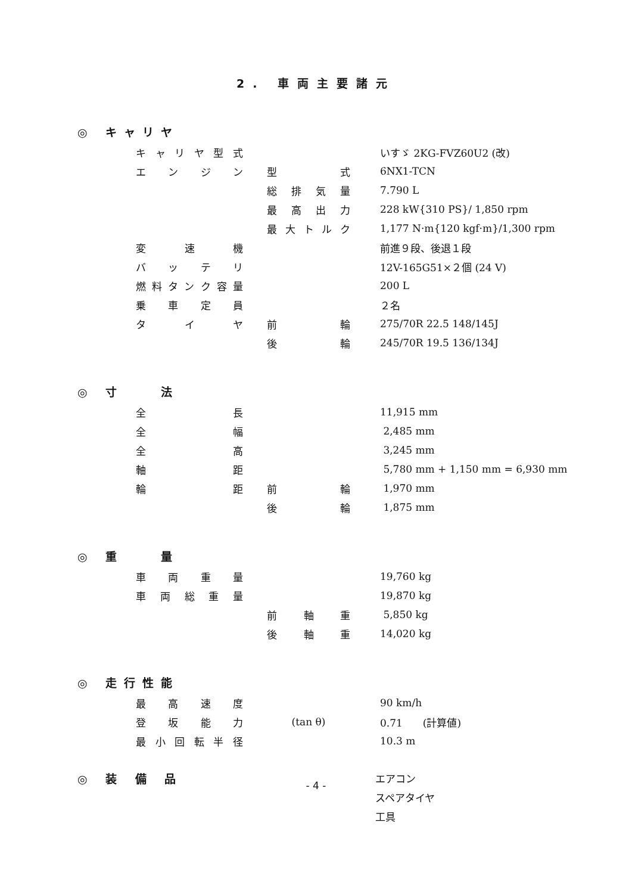2. 車両主要諸元
◎ キャリヤ
| キャリヤ型式 | | | | いすゞ 2KG-FVZ60U2 (改) |
| エンジン | | 型式 | | 6NX1-TCN |
| | | 総排気量 | | 7.790 L |
| | | 最高出力 | | 228 kW{310 PS}/ 1,850 rpm |
| | | 最大トルク | | 1,177 N·m{120 kgf·m}/1,300 rpm |
| 変速機 | | | | 前進９段、後退１段 |
| バッテリ | | | | 12V-165G51×２個 (24 V) |
| 燃料タンク容量 | | | | 200 L |
| 乗車定員 | | | | ２名 |
| タイヤ | | 前輪 | | 275/70R 22.5 148/145J |
| | | 後輪 | | 245/70R 19.5 136/134J |
◎ 寸　　法
| 全長 | | | | 11,915 mm |
| 全幅 | | | | 2,485 mm |
| 全高 | | | | 3,245 mm |
| 軸距 | | | | 5,780 mm + 1,150 mm = 6,930 mm |
| 輪距 | | 前輪 | | 1,970 mm |
| | | 後輪 | | 1,875 mm |
◎ 重　　量
| 車両重量 | | | | 19,760 kg |
| 車両総重量 | | | | 19,870 kg |
| | | 前軸重 | | 5,850 kg |
| | | 後軸重 | | 14,020 kg |
◎ 走行性能
| 最高速度 | | | | 90 km/h |
| 登坂能力 | | (tan θ) | | 0.71 (計算値) |
| 最小回転半径 | | | | 10.3 m |
| ◎ 装 備 品 | エアコン |
| | スペアタイヤ |
| | 工具 |
- 4 -